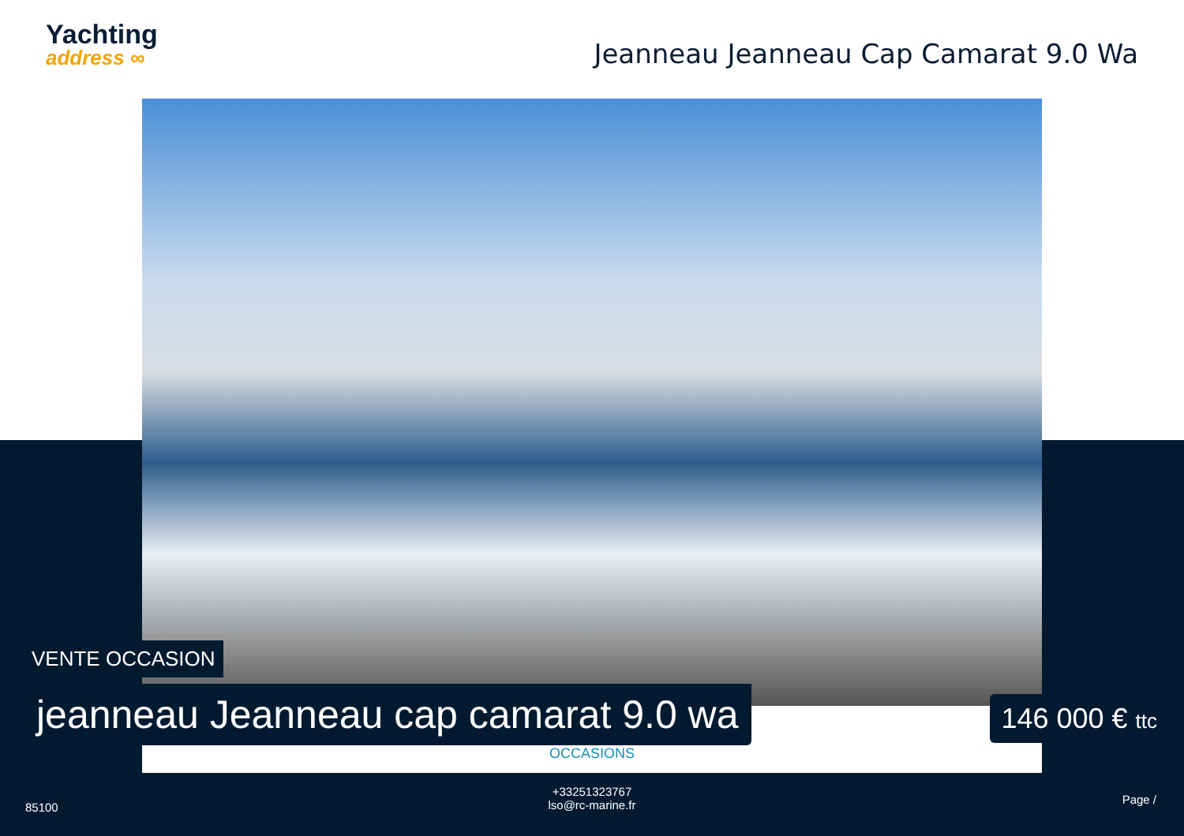Yachting
address ∞
Jeanneau Jeanneau Cap Camarat 9.0 Wa
OCCASIONS
VENTE OCCASION
jeanneau Jeanneau cap camarat 9.0 wa
146 000 € ttc
85100
+33251323767
lso@rc-marine.fr
Page /